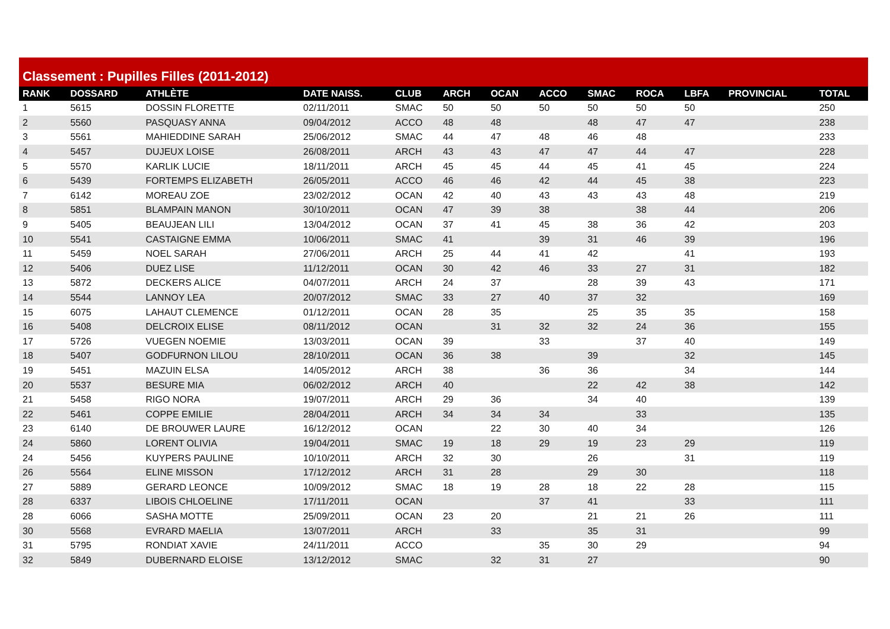Classement : Pupilles Filles (2011-2012)
| RANK | DOSSARD | ATHLÈTE | DATE NAISS. | CLUB | ARCH | OCAN | ACCO | SMAC | ROCA | LBFA | PROVINCIAL | TOTAL |
| --- | --- | --- | --- | --- | --- | --- | --- | --- | --- | --- | --- | --- |
| 1 | 5615 | DOSSIN FLORETTE | 02/11/2011 | SMAC | 50 | 50 | 50 | 50 | 50 | 50 | | 250 |
| 2 | 5560 | PASQUASY ANNA | 09/04/2012 | ACCO | 48 | 48 | | 48 | 47 | 47 | | 238 |
| 3 | 5561 | MAHIEDDINE SARAH | 25/06/2012 | SMAC | 44 | 47 | 48 | 46 | 48 | | | 233 |
| 4 | 5457 | DUJEUX LOISE | 26/08/2011 | ARCH | 43 | 43 | 47 | 47 | 44 | 47 | | 228 |
| 5 | 5570 | KARLIK LUCIE | 18/11/2011 | ARCH | 45 | 45 | 44 | 45 | 41 | 45 | | 224 |
| 6 | 5439 | FORTEMPS ELIZABETH | 26/05/2011 | ACCO | 46 | 46 | 42 | 44 | 45 | 38 | | 223 |
| 7 | 6142 | MOREAU ZOE | 23/02/2012 | OCAN | 42 | 40 | 43 | 43 | 43 | 48 | | 219 |
| 8 | 5851 | BLAMPAIN MANON | 30/10/2011 | OCAN | 47 | 39 | 38 | | 38 | 44 | | 206 |
| 9 | 5405 | BEAUJEAN LILI | 13/04/2012 | OCAN | 37 | 41 | 45 | 38 | 36 | 42 | | 203 |
| 10 | 5541 | CASTAIGNE EMMA | 10/06/2011 | SMAC | 41 | | 39 | 31 | 46 | 39 | | 196 |
| 11 | 5459 | NOEL SARAH | 27/06/2011 | ARCH | 25 | 44 | 41 | 42 | | 41 | | 193 |
| 12 | 5406 | DUEZ LISE | 11/12/2011 | OCAN | 30 | 42 | 46 | 33 | 27 | 31 | | 182 |
| 13 | 5872 | DECKERS ALICE | 04/07/2011 | ARCH | 24 | 37 | | 28 | 39 | 43 | | 171 |
| 14 | 5544 | LANNOY LEA | 20/07/2012 | SMAC | 33 | 27 | 40 | 37 | 32 | | | 169 |
| 15 | 6075 | LAHAUT CLEMENCE | 01/12/2011 | OCAN | 28 | 35 | | 25 | 35 | 35 | | 158 |
| 16 | 5408 | DELCROIX ELISE | 08/11/2012 | OCAN | | 31 | 32 | 32 | 24 | 36 | | 155 |
| 17 | 5726 | VUEGEN NOEMIE | 13/03/2011 | OCAN | 39 | | 33 | | 37 | 40 | | 149 |
| 18 | 5407 | GODFURNON LILOU | 28/10/2011 | OCAN | 36 | 38 | | 39 | | 32 | | 145 |
| 19 | 5451 | MAZUIN ELSA | 14/05/2012 | ARCH | 38 | | 36 | 36 | | 34 | | 144 |
| 20 | 5537 | BESURE MIA | 06/02/2012 | ARCH | 40 | | | 22 | 42 | 38 | | 142 |
| 21 | 5458 | RIGO NORA | 19/07/2011 | ARCH | 29 | 36 | | 34 | 40 | | | 139 |
| 22 | 5461 | COPPE EMILIE | 28/04/2011 | ARCH | 34 | 34 | 34 | | 33 | | | 135 |
| 23 | 6140 | DE BROUWER LAURE | 16/12/2012 | OCAN | | 22 | 30 | 40 | 34 | | | 126 |
| 24 | 5860 | LORENT OLIVIA | 19/04/2011 | SMAC | 19 | 18 | 29 | 19 | 23 | 29 | | 119 |
| 24 | 5456 | KUYPERS PAULINE | 10/10/2011 | ARCH | 32 | 30 | | 26 | | 31 | | 119 |
| 26 | 5564 | ELINE MISSON | 17/12/2012 | ARCH | 31 | 28 | | 29 | 30 | | | 118 |
| 27 | 5889 | GERARD LEONCE | 10/09/2012 | SMAC | 18 | 19 | 28 | 18 | 22 | 28 | | 115 |
| 28 | 6337 | LIBOIS CHLOELINE | 17/11/2011 | OCAN | | | 37 | 41 | | 33 | | 111 |
| 28 | 6066 | SASHA MOTTE | 25/09/2011 | OCAN | 23 | 20 | | 21 | 21 | 26 | | 111 |
| 30 | 5568 | EVRARD MAELIA | 13/07/2011 | ARCH | | 33 | | 35 | 31 | | | 99 |
| 31 | 5795 | RONDIAT XAVIE | 24/11/2011 | ACCO | | | 35 | 30 | 29 | | | 94 |
| 32 | 5849 | DUBERNARD ELOISE | 13/12/2012 | SMAC | | 32 | 31 | 27 | | | | 90 |